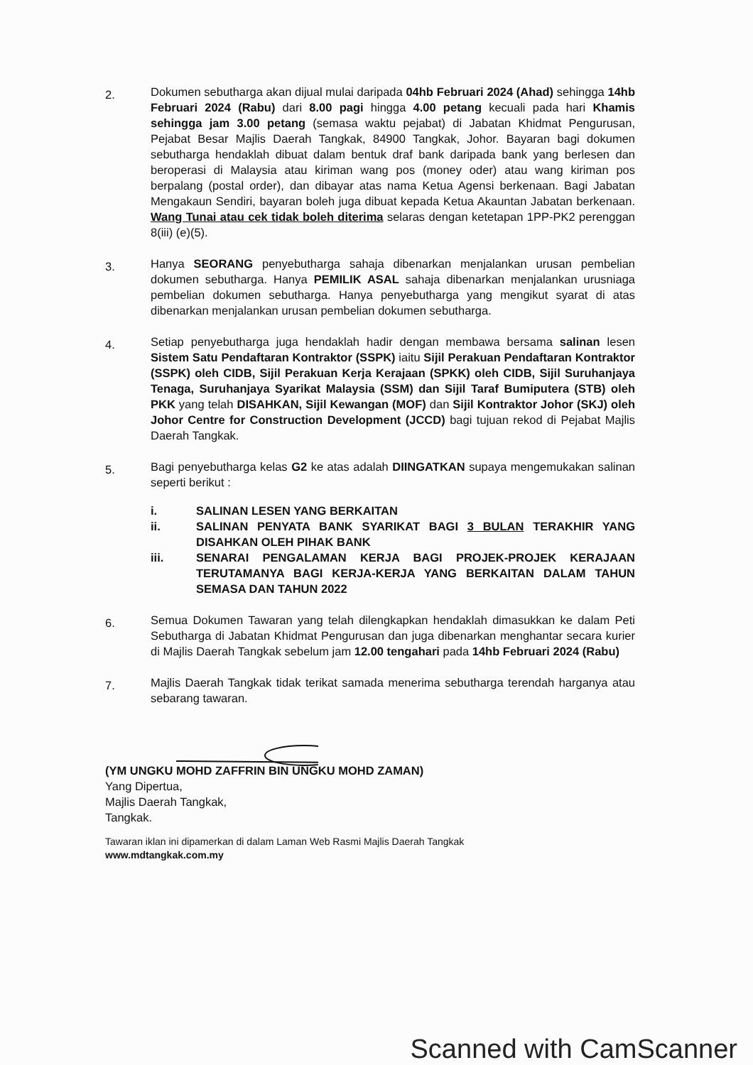2.
Dokumen sebutharga akan dijual mulai daripada 04hb Februari 2024 (Ahad) sehingga 14hb Februari 2024 (Rabu) dari 8.00 pagi hingga 4.00 petang kecuali pada hari Khamis sehingga jam 3.00 petang (semasa waktu pejabat) di Jabatan Khidmat Pengurusan, Pejabat Besar Majlis Daerah Tangkak, 84900 Tangkak, Johor. Bayaran bagi dokumen sebutharga hendaklah dibuat dalam bentuk draf bank daripada bank yang berlesen dan beroperasi di Malaysia atau kiriman wang pos (money oder) atau wang kiriman pos berpalang (postal order), dan dibayar atas nama Ketua Agensi berkenaan. Bagi Jabatan Mengakaun Sendiri, bayaran boleh juga dibuat kepada Ketua Akauntan Jabatan berkenaan. Wang Tunai atau cek tidak boleh diterima selaras dengan ketetapan 1PP-PK2 perenggan 8(iii) (e)(5).
3.
Hanya SEORANG penyebutharga sahaja dibenarkan menjalankan urusan pembelian dokumen sebutharga. Hanya PEMILIK ASAL sahaja dibenarkan menjalankan urusniaga pembelian dokumen sebutharga. Hanya penyebutharga yang mengikut syarat di atas dibenarkan menjalankan urusan pembelian dokumen sebutharga.
4.
Setiap penyebutharga juga hendaklah hadir dengan membawa bersama salinan lesen Sistem Satu Pendaftaran Kontraktor (SSPK) iaitu Sijil Perakuan Pendaftaran Kontraktor (SSPK) oleh CIDB, Sijil Perakuan Kerja Kerajaan (SPKK) oleh CIDB, Sijil Suruhanjaya Tenaga, Suruhanjaya Syarikat Malaysia (SSM) dan Sijil Taraf Bumiputera (STB) oleh PKK yang telah DISAHKAN, Sijil Kewangan (MOF) dan Sijil Kontraktor Johor (SKJ) oleh Johor Centre for Construction Development (JCCD) bagi tujuan rekod di Pejabat Majlis Daerah Tangkak.
5.
Bagi penyebutharga kelas G2 ke atas adalah DIINGATKAN supaya mengemukakan salinan seperti berikut :
i. SALINAN LESEN YANG BERKAITAN
ii. SALINAN PENYATA BANK SYARIKAT BAGI 3 BULAN TERAKHIR YANG DISAHKAN OLEH PIHAK BANK
iii. SENARAI PENGALAMAN KERJA BAGI PROJEK-PROJEK KERAJAAN TERUTAMANYA BAGI KERJA-KERJA YANG BERKAITAN DALAM TAHUN SEMASA DAN TAHUN 2022
6.
Semua Dokumen Tawaran yang telah dilengkapkan hendaklah dimasukkan ke dalam Peti Sebutharga di Jabatan Khidmat Pengurusan dan juga dibenarkan menghantar secara kurier di Majlis Daerah Tangkak sebelum jam 12.00 tengahari pada 14hb Februari 2024 (Rabu)
7.
Majlis Daerah Tangkak tidak terikat samada menerima sebutharga terendah harganya atau sebarang tawaran.
(YM UNGKU MOHD ZAFFRIN BIN UNGKU MOHD ZAMAN)
Yang Dipertua,
Majlis Daerah Tangkak,
Tangkak.
Tawaran iklan ini dipamerkan di dalam Laman Web Rasmi Majlis Daerah Tangkak
www.mdtangkak.com.my
Scanned with CamScanner